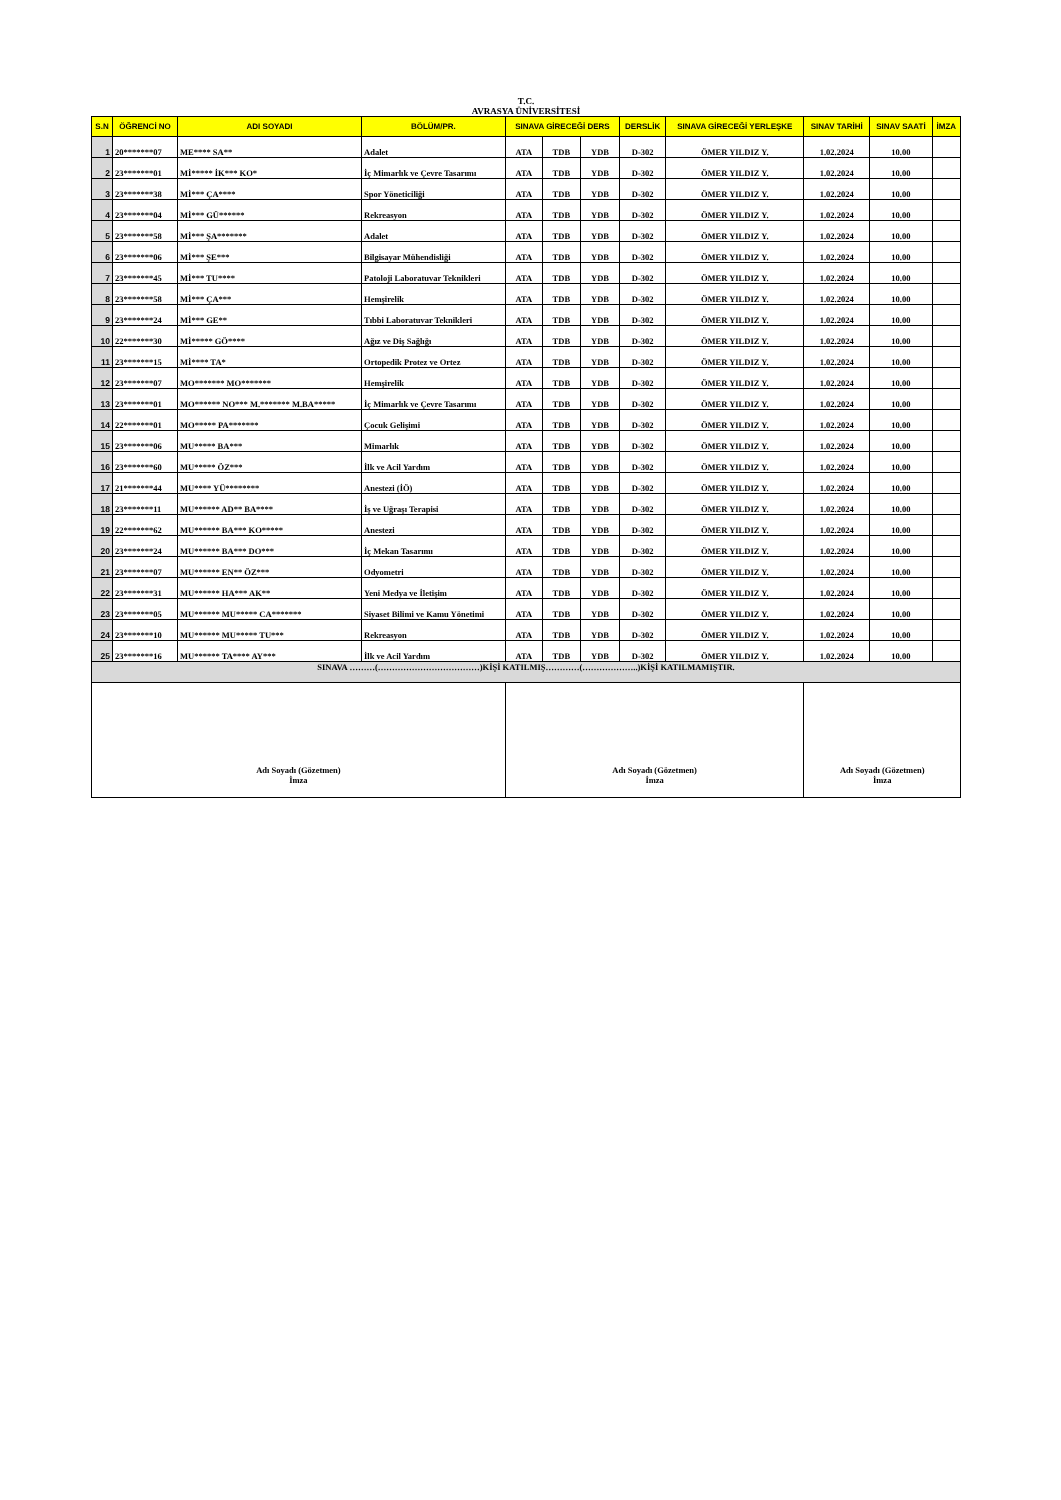T.C.
AVRASYA ÜNİVERSİTESİ
| S.N | ÖĞRENCİ NO | ADI SOYADI | BÖLÜM/PR. | SINAVA GİRECEĞİ DERS | | | DERSLİK | SINAVA GİRECEĞİ YERLEŞKE | SINAV TARİHİ | SINAV SAATİ | İMZA |
| --- | --- | --- | --- | --- | --- | --- | --- | --- | --- | --- | --- |
| 1 | 20*******07 | ME**** SA** | Adalet | ATA | TDB | YDB | D-302 | ÖMER YILDIZ Y. | 1.02.2024 | 10.00 | |
| 2 | 23*******01 | Mİ***** İK*** KO* | İç Mimarlık ve Çevre Tasarımı | ATA | TDB | YDB | D-302 | ÖMER YILDIZ Y. | 1.02.2024 | 10.00 | |
| 3 | 23*******38 | Mİ*** ÇA**** | Spor Yöneticiliği | ATA | TDB | YDB | D-302 | ÖMER YILDIZ Y. | 1.02.2024 | 10.00 | |
| 4 | 23*******04 | Mİ*** GÜ****** | Rekreasyon | ATA | TDB | YDB | D-302 | ÖMER YILDIZ Y. | 1.02.2024 | 10.00 | |
| 5 | 23*******58 | Mİ*** ŞA******* | Adalet | ATA | TDB | YDB | D-302 | ÖMER YILDIZ Y. | 1.02.2024 | 10.00 | |
| 6 | 23*******06 | Mİ*** ŞE*** | Bilgisayar Mühendisliği | ATA | TDB | YDB | D-302 | ÖMER YILDIZ Y. | 1.02.2024 | 10.00 | |
| 7 | 23*******45 | Mİ*** TU**** | Patoloji Laboratuvar Teknikleri | ATA | TDB | YDB | D-302 | ÖMER YILDIZ Y. | 1.02.2024 | 10.00 | |
| 8 | 23*******58 | Mİ*** ÇA*** | Hemşirelik | ATA | TDB | YDB | D-302 | ÖMER YILDIZ Y. | 1.02.2024 | 10.00 | |
| 9 | 23*******24 | Mİ*** GE** | Tıbbi Laboratuvar Teknikleri | ATA | TDB | YDB | D-302 | ÖMER YILDIZ Y. | 1.02.2024 | 10.00 | |
| 10 | 22*******30 | Mİ***** GÖ**** | Ağız ve Diş Sağlığı | ATA | TDB | YDB | D-302 | ÖMER YILDIZ Y. | 1.02.2024 | 10.00 | |
| 11 | 23*******15 | Mİ**** TA* | Ortopedik Protez ve Ortez | ATA | TDB | YDB | D-302 | ÖMER YILDIZ Y. | 1.02.2024 | 10.00 | |
| 12 | 23*******07 | MO******* MO******* | Hemşirelik | ATA | TDB | YDB | D-302 | ÖMER YILDIZ Y. | 1.02.2024 | 10.00 | |
| 13 | 23*******01 | MO****** NO*** M.******* M.BA***** | İç Mimarlık ve Çevre Tasarımı | ATA | TDB | YDB | D-302 | ÖMER YILDIZ Y. | 1.02.2024 | 10.00 | |
| 14 | 22*******01 | MO***** PA******* | Çocuk Gelişimi | ATA | TDB | YDB | D-302 | ÖMER YILDIZ Y. | 1.02.2024 | 10.00 | |
| 15 | 23*******06 | MU***** BA*** | Mimarlık | ATA | TDB | YDB | D-302 | ÖMER YILDIZ Y. | 1.02.2024 | 10.00 | |
| 16 | 23*******60 | MU***** ÖZ*** | İlk ve Acil Yardım | ATA | TDB | YDB | D-302 | ÖMER YILDIZ Y. | 1.02.2024 | 10.00 | |
| 17 | 21*******44 | MU**** YÜ******** | Anestezi (İÖ) | ATA | TDB | YDB | D-302 | ÖMER YILDIZ Y. | 1.02.2024 | 10.00 | |
| 18 | 23*******11 | MU****** AD** BA**** | İş ve Uğraşı Terapisi | ATA | TDB | YDB | D-302 | ÖMER YILDIZ Y. | 1.02.2024 | 10.00 | |
| 19 | 22*******62 | MU****** BA*** KO***** | Anestezi | ATA | TDB | YDB | D-302 | ÖMER YILDIZ Y. | 1.02.2024 | 10.00 | |
| 20 | 23*******24 | MU****** BA*** DO*** | İç Mekan Tasarımı | ATA | TDB | YDB | D-302 | ÖMER YILDIZ Y. | 1.02.2024 | 10.00 | |
| 21 | 23*******07 | MU****** EN** ÖZ*** | Odyometri | ATA | TDB | YDB | D-302 | ÖMER YILDIZ Y. | 1.02.2024 | 10.00 | |
| 22 | 23*******31 | MU****** HA*** AK** | Yeni Medya ve İletişim | ATA | TDB | YDB | D-302 | ÖMER YILDIZ Y. | 1.02.2024 | 10.00 | |
| 23 | 23*******05 | MU****** MU***** CA******* | Siyaset Bilimi ve Kamu Yönetimi | ATA | TDB | YDB | D-302 | ÖMER YILDIZ Y. | 1.02.2024 | 10.00 | |
| 24 | 23*******10 | MU****** MU***** TU*** | Rekreasyon | ATA | TDB | YDB | D-302 | ÖMER YILDIZ Y. | 1.02.2024 | 10.00 | |
| 25 | 23*******16 | MU****** TA**** AY*** | İlk ve Acil Yardım | ATA | TDB | YDB | D-302 | ÖMER YILDIZ Y. | 1.02.2024 | 10.00 | |
| SINAVA ………(………………………………)KİŞİ KATILMIŞ…………(………………..)KİŞİ KATILMAMIŞTIR. | | | | | | | | | | | |
| Adı Soyadı (Gözetmen) İmza | | | | Adı Soyadı (Gözetmen) İmza | | | | | Adı Soyadı (Gözetmen) İmza | | |